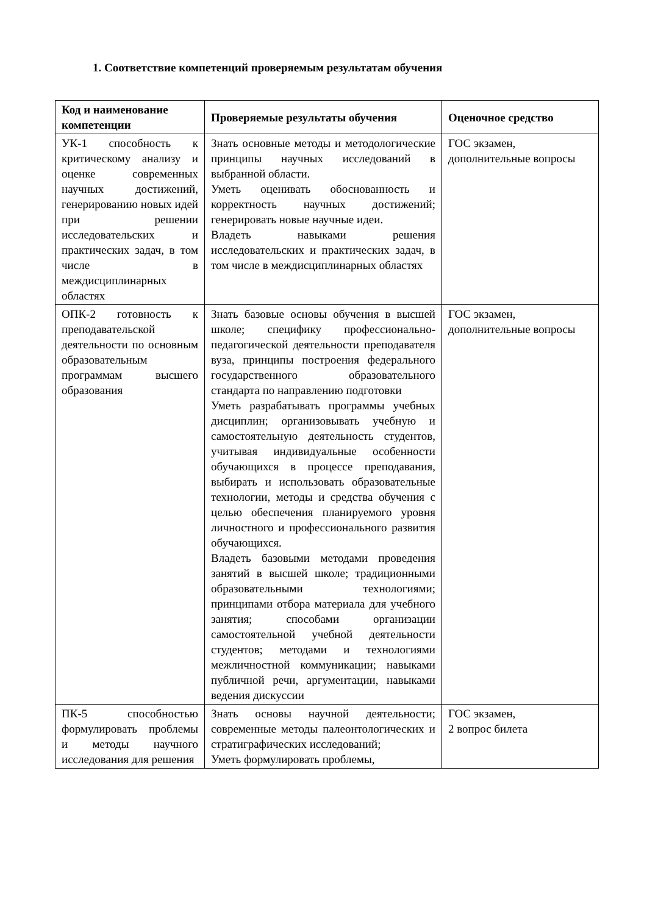1. Соответствие компетенций проверяемым результатам обучения
| Код и наименование компетенции | Проверяемые результаты обучения | Оценочное средство |
| --- | --- | --- |
| УК-1 способность к критическому анализу и оценке современных научных достижений, генерированию новых идей при решении исследовательских и практических задач, в том числе в междисциплинарных областях | Знать основные методы и методологические принципы научных исследований в выбранной области. Уметь оценивать обоснованность и корректность научных достижений; генерировать новые научные идеи. Владеть навыками решения исследовательских и практических задач, в том числе в междисциплинарных областях | ГОС экзамен, дополнительные вопросы |
| ОПК-2 готовность к преподавательской деятельности по основным образовательным программам высшего образования | Знать базовые основы обучения в высшей школе; специфику профессионально-педагогической деятельности преподавателя вуза, принципы построения федерального государственного образовательного стандарта по направлению подготовки Уметь разрабатывать программы учебных дисциплин; организовывать учебную и самостоятельную деятельность студентов, учитывая индивидуальные особенности обучающихся в процессе преподавания, выбирать и использовать образовательные технологии, методы и средства обучения с целью обеспечения планируемого уровня личностного и профессионального развития обучающихся. Владеть базовыми методами проведения занятий в высшей школе; традиционными образовательными технологиями; принципами отбора материала для учебного занятия; способами организации самостоятельной учебной деятельности студентов; методами и технологиями межличностной коммуникации; навыками публичной речи, аргументации, навыками ведения дискуссии | ГОС экзамен, дополнительные вопросы |
| ПК-5 способностью формулировать проблемы и методы научного исследования для решения | Знать основы научной деятельности; современные методы палеонтологических и стратиграфических исследований; Уметь формулировать проблемы, | ГОС экзамен, 2 вопрос билета |